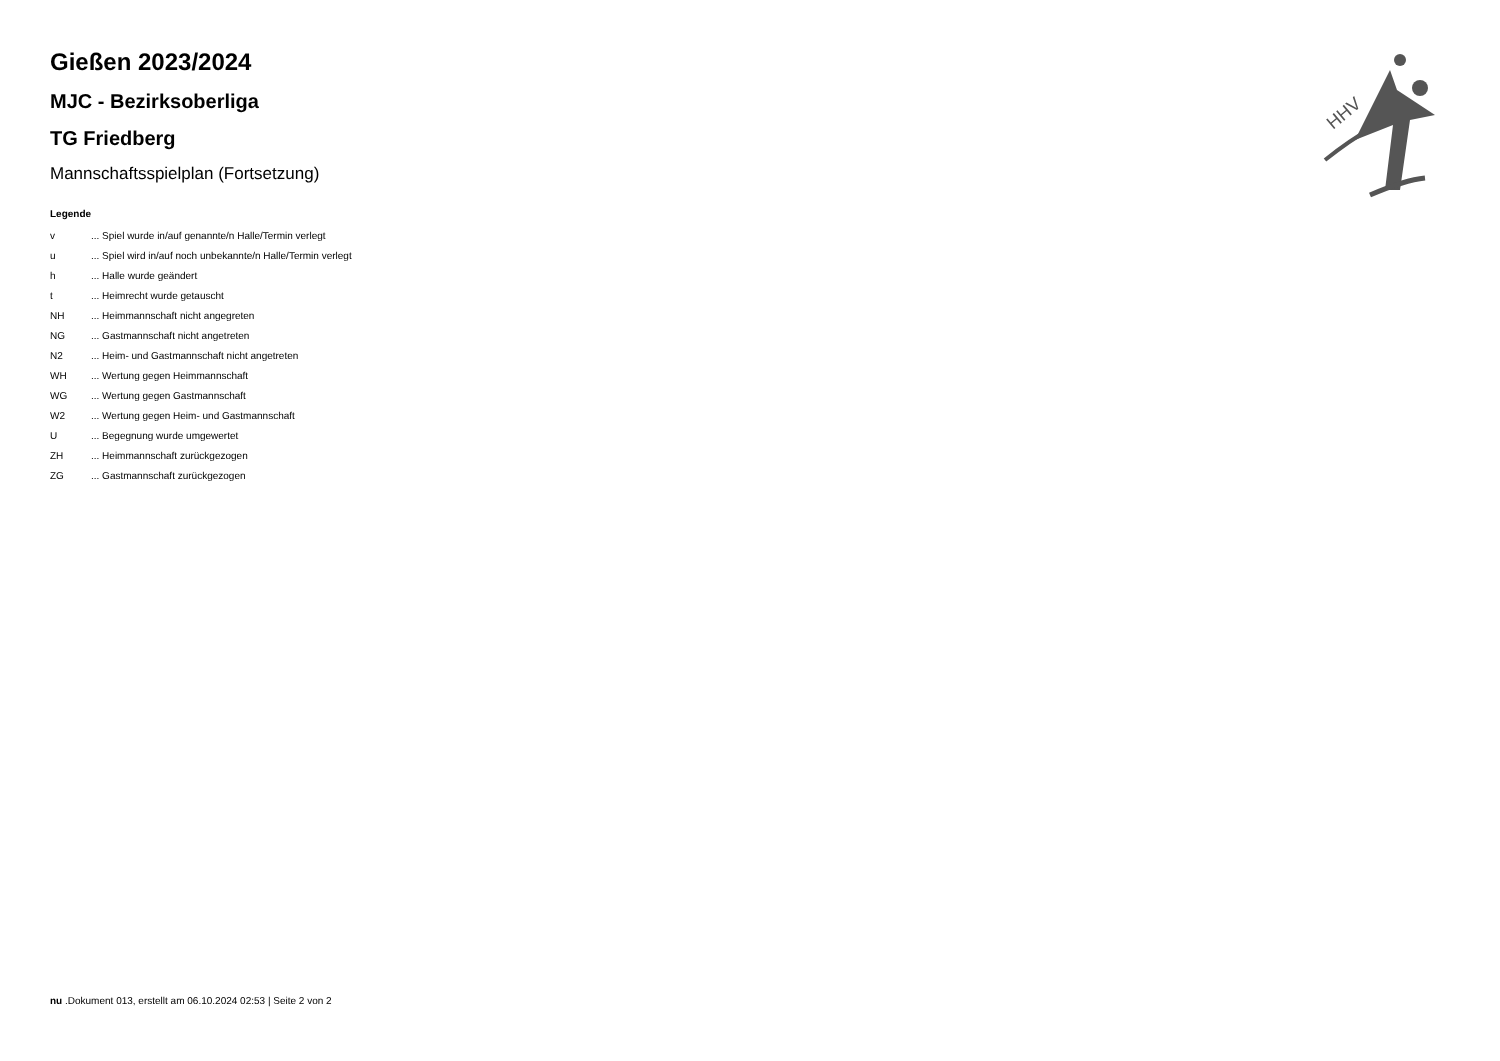HHV
Gießen 2023/2024
MJC - Bezirksoberliga
TG Friedberg
Mannschaftsspielplan (Fortsetzung)
Legende
| v | ... Spiel wurde in/auf genannte/n Halle/Termin verlegt |
| u | ... Spiel wird in/auf noch unbekannte/n Halle/Termin verlegt |
| h | ... Halle wurde geändert |
| t | ... Heimrecht wurde getauscht |
| NH | ... Heimmannschaft nicht angegreten |
| NG | ... Gastmannschaft nicht angetreten |
| N2 | ... Heim- und Gastmannschaft nicht angetreten |
| WH | ... Wertung gegen Heimmannschaft |
| WG | ... Wertung gegen Gastmannschaft |
| W2 | ... Wertung gegen Heim- und Gastmannschaft |
| U | ... Begegnung wurde umgewertet |
| ZH | ... Heimmannschaft zurückgezogen |
| ZG | ... Gastmannschaft zurückgezogen |
nu .Dokument 013, erstellt am 06.10.2024 02:53 | Seite 2 von 2